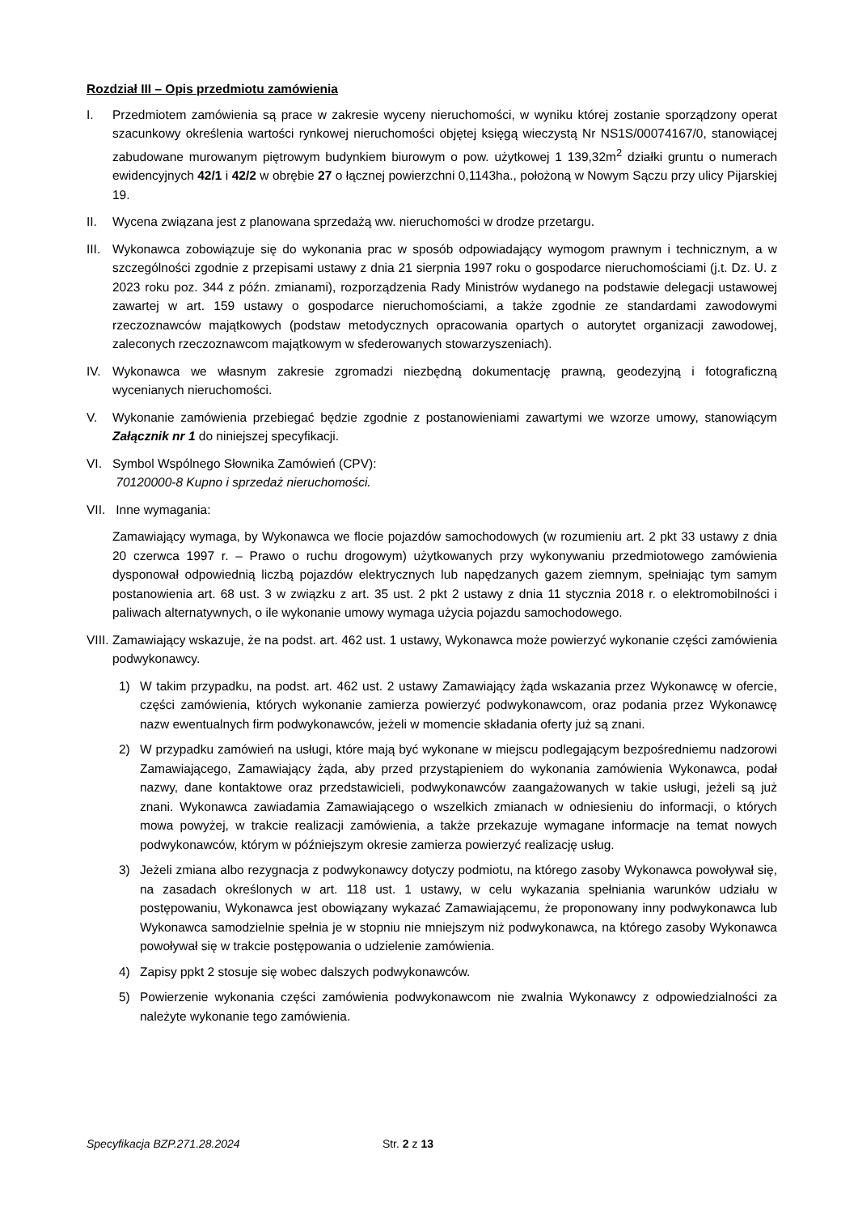Rozdział III – Opis przedmiotu zamówienia
I. Przedmiotem zamówienia są prace w zakresie wyceny nieruchomości, w wyniku której zostanie sporządzony operat szacunkowy określenia wartości rynkowej nieruchomości objętej księgą wieczystą Nr NS1S/00074167/0, stanowiącej zabudowane murowanym piętrowym budynkiem biurowym o pow. użytkowej 1 139,32m<sup>2</sup> działki gruntu o numerach ewidencyjnych 42/1 i 42/2 w obrębie 27 o łącznej powierzchni 0,1143ha., położoną w Nowym Sączu przy ulicy Pijarskiej 19.
II. Wycena związana jest z planowana sprzedażą ww. nieruchomości w drodze przetargu.
III.
Wykonawca zobowiązuje się do wykonania prac w sposób odpowiadający wymogom prawnym i technicznym, a w szczególności zgodnie z przepisami ustawy z dnia 21 sierpnia 1997 roku o gospodarce nieruchomościami (j.t. Dz. U. z 2023 roku poz. 344 z późn. zmianami), rozporządzenia Rady Ministrów wydanego na podstawie delegacji ustawowej zawartej w art. 159 ustawy o gospodarce nieruchomościami, a także zgodnie ze standardami zawodowymi rzeczoznawców majątkowych (podstaw metodycznych opracowania opartych o autorytet organizacji zawodowej, zaleconych rzeczoznawcom majątkowym w sfederowanych stowarzyszeniach).
IV. Wykonawca we własnym zakresie zgromadzi niezbędną dokumentację prawną, geodezyjną i fotograficzną wycenianych nieruchomości.
V. Wykonanie zamówienia przebiegać będzie zgodnie z postanowieniami zawartymi we wzorze umowy, stanowiącym Załącznik nr 1 do niniejszej specyfikacji.
VI. Symbol Wspólnego Słownika Zamówień (CPV):
70120000-8 Kupno i sprzedaż nieruchomości.
VII.
Inne wymagania:
Zamawiający wymaga, by Wykonawca we flocie pojazdów samochodowych (w rozumieniu art. 2 pkt 33 ustawy z dnia 20 czerwca 1997 r. – Prawo o ruchu drogowym) użytkowanych przy wykonywaniu przedmiotowego zamówienia dysponował odpowiednią liczbą pojazdów elektrycznych lub napędzanych gazem ziemnym, spełniając tym samym postanowienia art. 68 ust. 3 w związku z art. 35 ust. 2 pkt 2 ustawy z dnia 11 stycznia 2018 r. o elektromobilności i paliwach alternatywnych, o ile wykonanie umowy wymaga użycia pojazdu samochodowego.
VIII.
Zamawiający wskazuje, że na podst. art. 462 ust. 1 ustawy, Wykonawca może powierzyć wykonanie części zamówienia podwykonawcy.
1) W takim przypadku, na podst. art. 462 ust. 2 ustawy Zamawiający żąda wskazania przez Wykonawcę w ofercie, części zamówienia, których wykonanie zamierza powierzyć podwykonawcom, oraz podania przez Wykonawcę nazw ewentualnych firm podwykonawców, jeżeli w momencie składania oferty już są znani.
2) W przypadku zamówień na usługi, które mają być wykonane w miejscu podlegającym bezpośredniemu nadzorowi Zamawiającego, Zamawiający żąda, aby przed przystąpieniem do wykonania zamówienia Wykonawca, podał nazwy, dane kontaktowe oraz przedstawicieli, podwykonawców zaangażowanych w takie usługi, jeżeli są już znani. Wykonawca zawiadamia Zamawiającego o wszelkich zmianach w odniesieniu do informacji, o których mowa powyżej, w trakcie realizacji zamówienia, a także przekazuje wymagane informacje na temat nowych podwykonawców, którym w późniejszym okresie zamierza powierzyć realizację usług.
3) Jeżeli zmiana albo rezygnacja z podwykonawcy dotyczy podmiotu, na którego zasoby Wykonawca powoływał się, na zasadach określonych w art. 118 ust. 1 ustawy, w celu wykazania spełniania warunków udziału w postępowaniu, Wykonawca jest obowiązany wykazać Zamawiającemu, że proponowany inny podwykonawca lub Wykonawca samodzielnie spełnia je w stopniu nie mniejszym niż podwykonawca, na którego zasoby Wykonawca powoływał się w trakcie postępowania o udzielenie zamówienia.
4) Zapisy ppkt 2 stosuje się wobec dalszych podwykonawców.
5) Powierzenie wykonania części zamówienia podwykonawcom nie zwalnia Wykonawcy z odpowiedzialności za należyte wykonanie tego zamówienia.
Specyfikacja BZP.271.28.2024 Str. 2 z 13